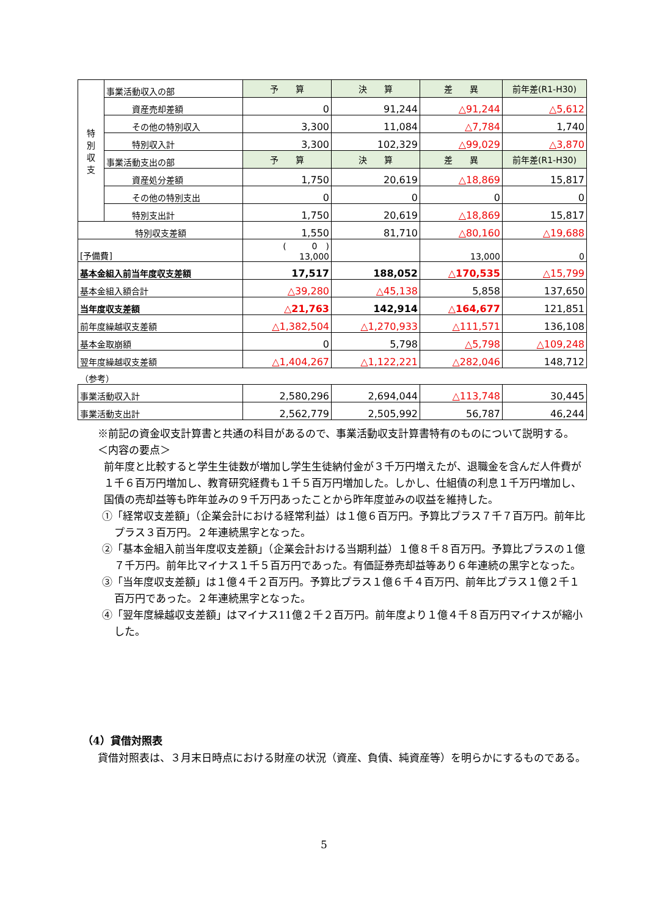| 特 別 収 支 | 事業活動収入の部 | 予 算 | 決 算 | 差 異 | 前年差(R1-H30) |
| | 資産売却差額 | 0 | 91,244 | △91,244 | △5,612 |
| | その他の特別収入 | 3,300 | 11,084 | △7,784 | 1,740 |
| | 特別収入計 | 3,300 | 102,329 | △99,029 | △3,870 |
| | 事業活動支出の部 | 予 算 | 決 算 | 差 異 | 前年差(R1-H30) |
| | 資産処分差額 | 1,750 | 20,619 | △18,869 | 15,817 |
| | その他の特別支出 | 0 | 0 | 0 | 0 |
| | 特別支出計 | 1,750 | 20,619 | △18,869 | 15,817 |
| 特別収支差額 | | 1,550 | 81,710 | △80,160 | △19,688 |
| [予備費] | | ( 0 ) 13,000 | | 13,000 | 0 |
| 基本金組入前当年度収支差額 | | 17,517 | 188,052 | △170,535 | △15,799 |
| 基本金組入額合計 | | △39,280 | △45,138 | 5,858 | 137,650 |
| 当年度収支差額 | | △21,763 | 142,914 | △164,677 | 121,851 |
| 前年度繰越収支差額 | | △1,382,504 | △1,270,933 | △111,571 | 136,108 |
| 基本金取崩額 | | 0 | 5,798 | △5,798 | △109,248 |
| 翌年度繰越収支差額 | | △1,404,267 | △1,122,221 | △282,046 | 148,712 |
| （参考） | | | | | |
| 事業活動収入計 | | 2,580,296 | 2,694,044 | △113,748 | 30,445 |
| 事業活動支出計 | | 2,562,779 | 2,505,992 | 56,787 | 46,244 |
※前記の資金収支計算書と共通の科目があるので、事業活動収支計算書特有のものについて説明する。
＜内容の要点＞
前年度と比較すると学生生徒数が増加し学生生徒納付金が３千万円増えたが、退職金を含んだ人件費が１千６百万円増加し、教育研究経費も１千５百万円増加した。しかし、仕組債の利息１千万円増加し、国債の売却益等も昨年並みの９千万円あったことから昨年度並みの収益を維持した。
①「経常収支差額」（企業会計における経常利益）は１億６百万円。予算比プラス７千７百万円。前年比プラス３百万円。２年連続黒字となった。
②「基本金組入前当年度収支差額」（企業会計おける当期利益）１億８千８百万円。予算比プラスの１億７千万円。前年比マイナス１千５百万円であった。有価証券売却益等あり６年連続の黒字となった。
③「当年度収支差額」は１億４千２百万円。予算比プラス１億６千４百万円、前年比プラス１億２千１百万円であった。２年連続黒字となった。
④「翌年度繰越収支差額」はマイナス11億２千２百万円。前年度より１億４千８百万円マイナスが縮小した。
（4）貸借対照表
貸借対照表は、３月末日時点における財産の状況（資産、負債、純資産等）を明らかにするものである。
5